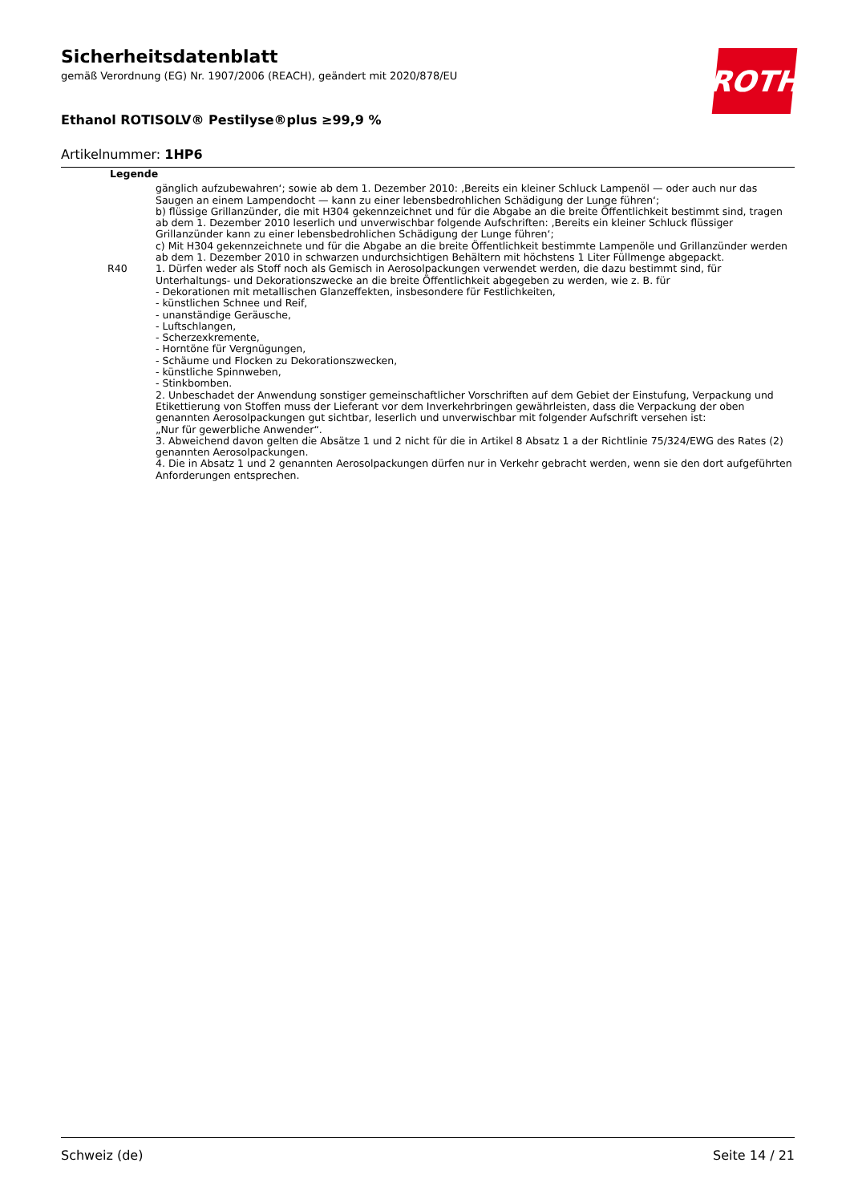Sicherheitsdatenblatt
gemäß Verordnung (EG) Nr. 1907/2006 (REACH), geändert mit 2020/878/EU
Ethanol ROTISOLV® Pestilyse®plus ≥99,9 %
Artikelnummer: 1HP6
ROTH
Legende
| | gänglich aufzubewahren‘; sowie ab dem 1. Dezember 2010: ‚Bereits ein kleiner Schluck Lampenöl — oder auch nur das Saugen an einem Lampendocht — kann zu einer lebensbedrohlichen Schädigung der Lunge führen‘; b) flüssige Grillanzünder, die mit H304 gekennzeichnet und für die Abgabe an die breite Öffentlichkeit bestimmt sind, tragen ab dem 1. Dezember 2010 leserlich und unverwischbar folgende Aufschriften: ‚Bereits ein kleiner Schluck flüssiger Grillanzünder kann zu einer lebensbedrohlichen Schädigung der Lunge führen‘; c) Mit H304 gekennzeichnete und für die Abgabe an die breite Öffentlichkeit bestimmte Lampenöle und Grillanzünder werden ab dem 1. Dezember 2010 in schwarzen undurchsichtigen Behältern mit höchstens 1 Liter Füllmenge abgepackt. |
| R40 | 1. Dürfen weder als Stoff noch als Gemisch in Aerosolpackungen verwendet werden, die dazu bestimmt sind, für Unterhaltungs- und Dekorationszwecke an die breite Öffentlichkeit abgegeben zu werden, wie z. B. für - Dekorationen mit metallischen Glanzeffekten, insbesondere für Festlichkeiten, - künstlichen Schnee und Reif, - unanständige Geräusche, - Luftschlangen, - Scherzexkremente, - Horntöne für Vergnügungen, - Schäume und Flocken zu Dekorationszwecken, - künstliche Spinnweben, - Stinkbomben. 2. Unbeschadet der Anwendung sonstiger gemeinschaftlicher Vorschriften auf dem Gebiet der Einstufung, Verpackung und Etikettierung von Stoffen muss der Lieferant vor dem Inverkehrbringen gewährleisten, dass die Verpackung der oben genannten Aerosolpackungen gut sichtbar, leserlich und unverwischbar mit folgender Aufschrift versehen ist: „Nur für gewerbliche Anwender“. 3. Abweichend davon gelten die Absätze 1 und 2 nicht für die in Artikel 8 Absatz 1 a der Richtlinie 75/324/EWG des Rates (2) genannten Aerosolpackungen. 4. Die in Absatz 1 und 2 genannten Aerosolpackungen dürfen nur in Verkehr gebracht werden, wenn sie den dort aufgeführten Anforderungen entsprechen. |
Schweiz (de) Seite 14 / 21